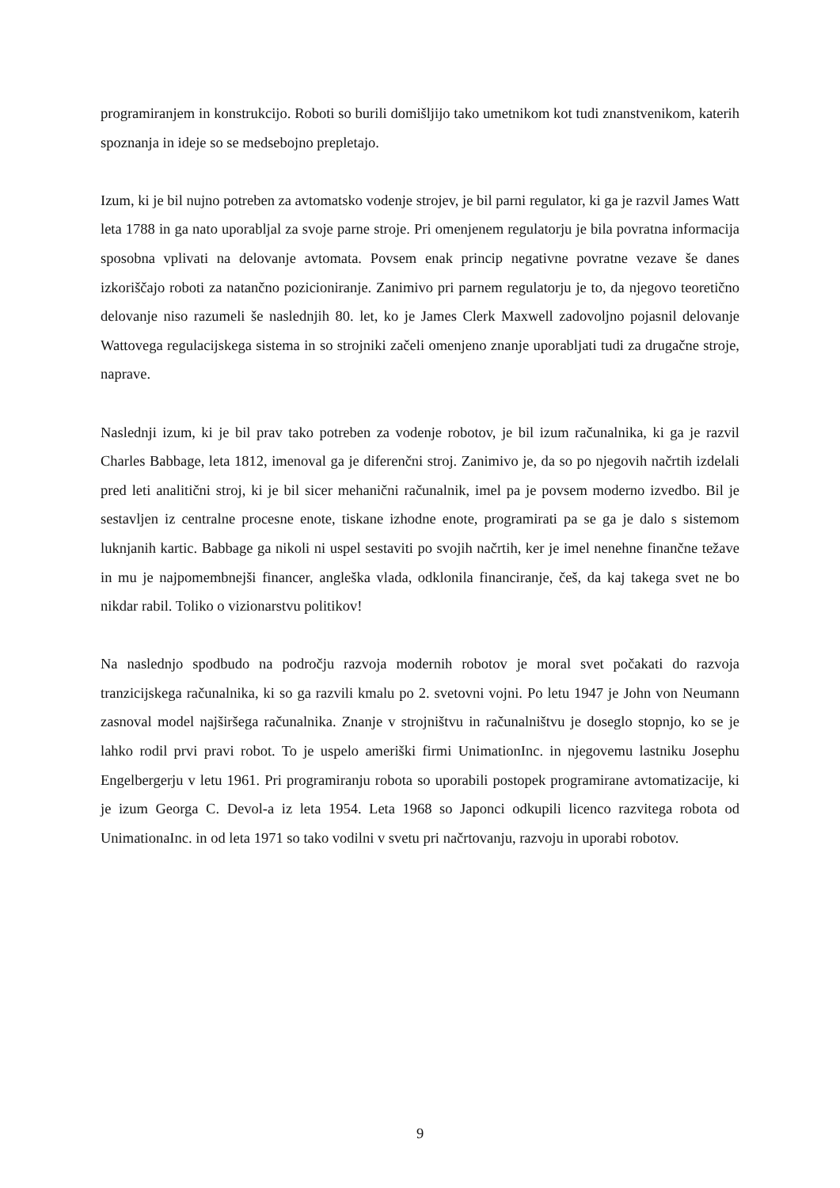programiranjem in konstrukcijo. Roboti so burili domišljijo tako umetnikom kot tudi znanstvenikom, katerih spoznanja in ideje so se medsebojno prepletajo.
Izum, ki je bil nujno potreben za avtomatsko vodenje strojev, je bil parni regulator, ki ga je razvil James Watt leta 1788 in ga nato uporabljal za svoje parne stroje. Pri omenjenem regulatorju je bila povratna informacija sposobna vplivati na delovanje avtomata. Povsem enak princip negativne povratne vezave še danes izkoriščajo roboti za natančno pozicioniranje. Zanimivo pri parnem regulatorju je to, da njegovo teoretično delovanje niso razumeli še naslednjih 80. let, ko je James Clerk Maxwell zadovoljno pojasnil delovanje Wattovega regulacijskega sistema in so strojniki začeli omenjeno znanje uporabljati tudi za drugačne stroje, naprave.
Naslednji izum, ki je bil prav tako potreben za vodenje robotov, je bil izum računalnika, ki ga je razvil Charles Babbage, leta 1812, imenoval ga je diferenčni stroj. Zanimivo je, da so po njegovih načrtih izdelali pred leti analitični stroj, ki je bil sicer mehanični računalnik, imel pa je povsem moderno izvedbo. Bil je sestavljen iz centralne procesne enote, tiskane izhodne enote, programirati pa se ga je dalo s sistemom luknjanih kartic. Babbage ga nikoli ni uspel sestaviti po svojih načrtih, ker je imel nenehne finančne težave in mu je najpomembnejši financer, angleška vlada, odklonila financiranje, češ, da kaj takega svet ne bo nikdar rabil. Toliko o vizionarstvu politikov!
Na naslednjo spodbudo na področju razvoja modernih robotov je moral svet počakati do razvoja tranzicijskega računalnika, ki so ga razvili kmalu po 2. svetovni vojni. Po letu 1947 je John von Neumann zasnoval model najširšega računalnika. Znanje v strojništvu in računalništvu je doseglo stopnjo, ko se je lahko rodil prvi pravi robot. To je uspelo ameriški firmi UnimationInc. in njegovemu lastniku Josephu Engelbergerju v letu 1961. Pri programiranju robota so uporabili postopek programirane avtomatizacije, ki je izum Georga C. Devol-a iz leta 1954. Leta 1968 so Japonci odkupili licenco razvitega robota od UnimationaInc. in od leta 1971 so tako vodilni v svetu pri načrtovanju, razvoju in uporabi robotov.
9